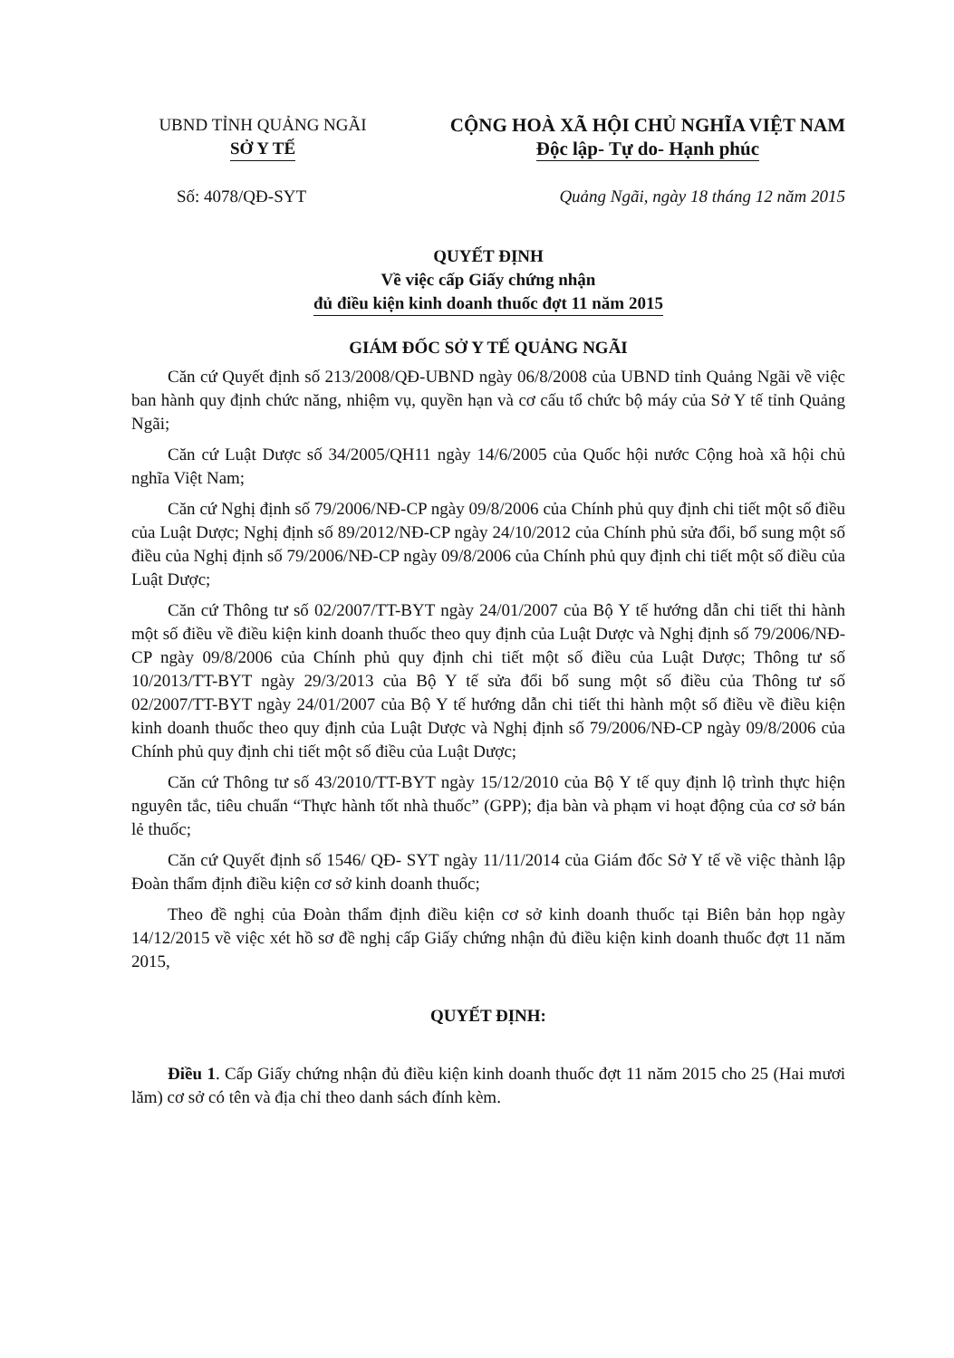UBND TỈNH QUẢNG NGÃI
SỞ Y TẾ
CỘNG HOÀ XÃ HỘI CHỦ NGHĨA VIỆT NAM
Độc lập- Tự do- Hạnh phúc
Số: 4078/QĐ-SYT Quảng Ngãi, ngày 18 tháng 12 năm 2015
QUYẾT ĐỊNH
Về việc cấp Giấy chứng nhận
đủ điều kiện kinh doanh thuốc đợt 11 năm 2015
GIÁM ĐỐC SỞ Y TẾ QUẢNG NGÃI
Căn cứ Quyết định số 213/2008/QĐ-UBND ngày 06/8/2008 của UBND tỉnh Quảng Ngãi về việc ban hành quy định chức năng, nhiệm vụ, quyền hạn và cơ cấu tổ chức bộ máy của Sở Y tế tỉnh Quảng Ngãi;
Căn cứ Luật Dược số 34/2005/QH11 ngày 14/6/2005 của Quốc hội nước Cộng hoà xã hội chủ nghĩa Việt Nam;
Căn cứ Nghị định số 79/2006/NĐ-CP ngày 09/8/2006 của Chính phủ quy định chi tiết một số điều của Luật Dược; Nghị định số 89/2012/NĐ-CP ngày 24/10/2012 của Chính phủ sửa đổi, bổ sung một số điều của Nghị định số 79/2006/NĐ-CP ngày 09/8/2006 của Chính phủ quy định chi tiết một số điều của Luật Dược;
Căn cứ Thông tư số 02/2007/TT-BYT ngày 24/01/2007 của Bộ Y tế hướng dẫn chi tiết thi hành một số điều về điều kiện kinh doanh thuốc theo quy định của Luật Dược và Nghị định số 79/2006/NĐ-CP ngày 09/8/2006 của Chính phủ quy định chi tiết một số điều của Luật Dược; Thông tư số 10/2013/TT-BYT ngày 29/3/2013 của Bộ Y tế sửa đổi bổ sung một số điều của Thông tư số 02/2007/TT-BYT ngày 24/01/2007 của Bộ Y tế hướng dẫn chi tiết thi hành một số điều về điều kiện kinh doanh thuốc theo quy định của Luật Dược và Nghị định số 79/2006/NĐ-CP ngày 09/8/2006 của Chính phủ quy định chi tiết một số điều của Luật Dược;
Căn cứ Thông tư số 43/2010/TT-BYT ngày 15/12/2010 của Bộ Y tế quy định lộ trình thực hiện nguyên tắc, tiêu chuẩn “Thực hành tốt nhà thuốc” (GPP); địa bàn và phạm vi hoạt động của cơ sở bán lẻ thuốc;
Căn cứ Quyết định số 1546/ QĐ- SYT ngày 11/11/2014 của Giám đốc Sở Y tế về việc thành lập Đoàn thẩm định điều kiện cơ sở kinh doanh thuốc;
Theo đề nghị của Đoàn thẩm định điều kiện cơ sở kinh doanh thuốc tại Biên bản họp ngày 14/12/2015 về việc xét hồ sơ đề nghị cấp Giấy chứng nhận đủ điều kiện kinh doanh thuốc đợt 11 năm 2015,
QUYẾT ĐỊNH:
Điều 1. Cấp Giấy chứng nhận đủ điều kiện kinh doanh thuốc đợt 11 năm 2015 cho 25 (Hai mươi lăm) cơ sở có tên và địa chỉ theo danh sách đính kèm.